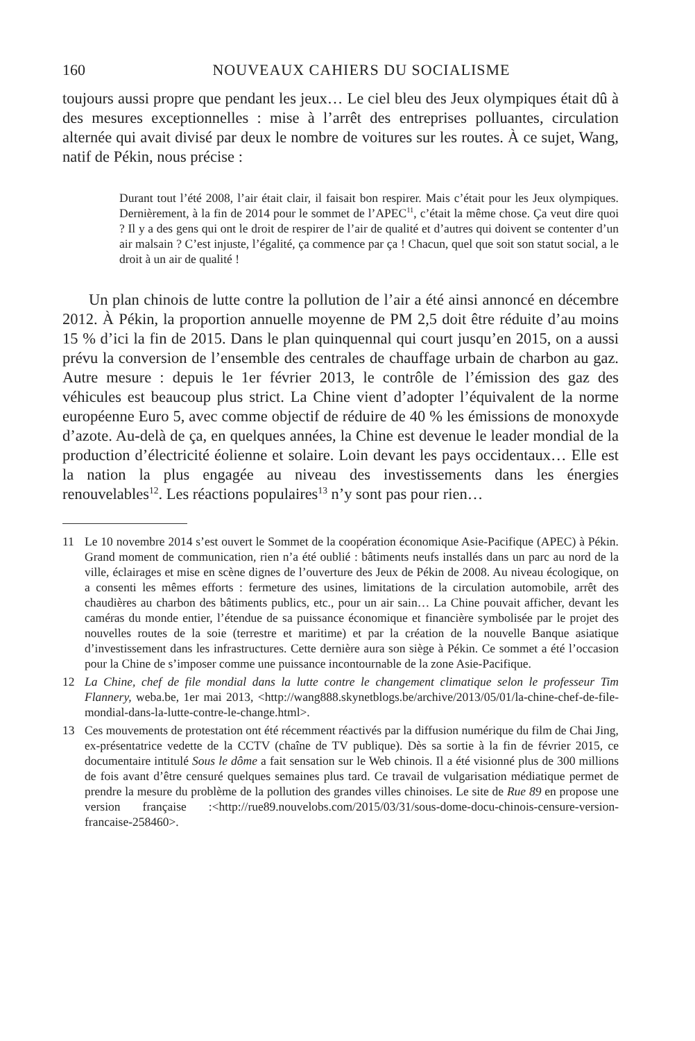160 NOUVEAUX CAHIERS DU SOCIALISME
toujours aussi propre que pendant les jeux… Le ciel bleu des Jeux olympiques était dû à des mesures exceptionnelles : mise à l’arrêt des entreprises polluantes, circulation alternée qui avait divisé par deux le nombre de voitures sur les routes. À ce sujet, Wang, natif de Pékin, nous précise :
Durant tout l’été 2008, l’air était clair, il faisait bon respirer. Mais c’était pour les Jeux olympiques. Dernièrement, à la fin de 2014 pour le sommet de l’APEC<sup>11</sup>, c’était la même chose. Ça veut dire quoi ? Il y a des gens qui ont le droit de respirer de l’air de qualité et d’autres qui doivent se contenter d’un air malsain ? C’est injuste, l’égalité, ça commence par ça ! Chacun, quel que soit son statut social, a le droit à un air de qualité !
Un plan chinois de lutte contre la pollution de l’air a été ainsi annoncé en décembre 2012. À Pékin, la proportion annuelle moyenne de PM 2,5 doit être réduite d’au moins 15 % d’ici la fin de 2015. Dans le plan quinquennal qui court jusqu’en 2015, on a aussi prévu la conversion de l’ensemble des centrales de chauffage urbain de charbon au gaz. Autre mesure : depuis le 1er février 2013, le contrôle de l’émission des gaz des véhicules est beaucoup plus strict. La Chine vient d’adopter l’équivalent de la norme européenne Euro 5, avec comme objectif de réduire de 40 % les émissions de monoxyde d’azote. Au-delà de ça, en quelques années, la Chine est devenue le leader mondial de la production d’électricité éolienne et solaire. Loin devant les pays occidentaux… Elle est la nation la plus engagée au niveau des investissements dans les énergies renouvelables<sup>12</sup>. Les réactions populaires<sup>13</sup> n’y sont pas pour rien…
11 Le 10 novembre 2014 s’est ouvert le Sommet de la coopération économique Asie-Pacifique (APEC) à Pékin. Grand moment de communication, rien n’a été oublié : bâtiments neufs installés dans un parc au nord de la ville, éclairages et mise en scène dignes de l’ouverture des Jeux de Pékin de 2008. Au niveau écologique, on a consenti les mêmes efforts : fermeture des usines, limitations de la circulation automobile, arrêt des chaudières au charbon des bâtiments publics, etc., pour un air sain… La Chine pouvait afficher, devant les caméras du monde entier, l’étendue de sa puissance économique et financière symbolisée par le projet des nouvelles routes de la soie (terrestre et maritime) et par la création de la nouvelle Banque asiatique d’investissement dans les infrastructures. Cette dernière aura son siège à Pékin. Ce sommet a été l’occasion pour la Chine de s’imposer comme une puissance incontournable de la zone Asie-Pacifique.
12 La Chine, chef de file mondial dans la lutte contre le changement climatique selon le professeur Tim Flannery, weba.be, 1er mai 2013, <http://wang888.skynetblogs.be/archive/2013/05/01/la-chine-chef-de-file-mondial-dans-la-lutte-contre-le-change.html>.
13 Ces mouvements de protestation ont été récemment réactivés par la diffusion numérique du film de Chai Jing, ex-présentatrice vedette de la CCTV (chaîne de TV publique). Dès sa sortie à la fin de février 2015, ce documentaire intitulé Sous le dôme a fait sensation sur le Web chinois. Il a été visionné plus de 300 millions de fois avant d’être censuré quelques semaines plus tard. Ce travail de vulgarisation médiatique permet de prendre la mesure du problème de la pollution des grandes villes chinoises. Le site de Rue 89 en propose une version française :<http://rue89.nouvelobs.com/2015/03/31/sous-dome-docu-chinois-censure-version-francaise-258460>.